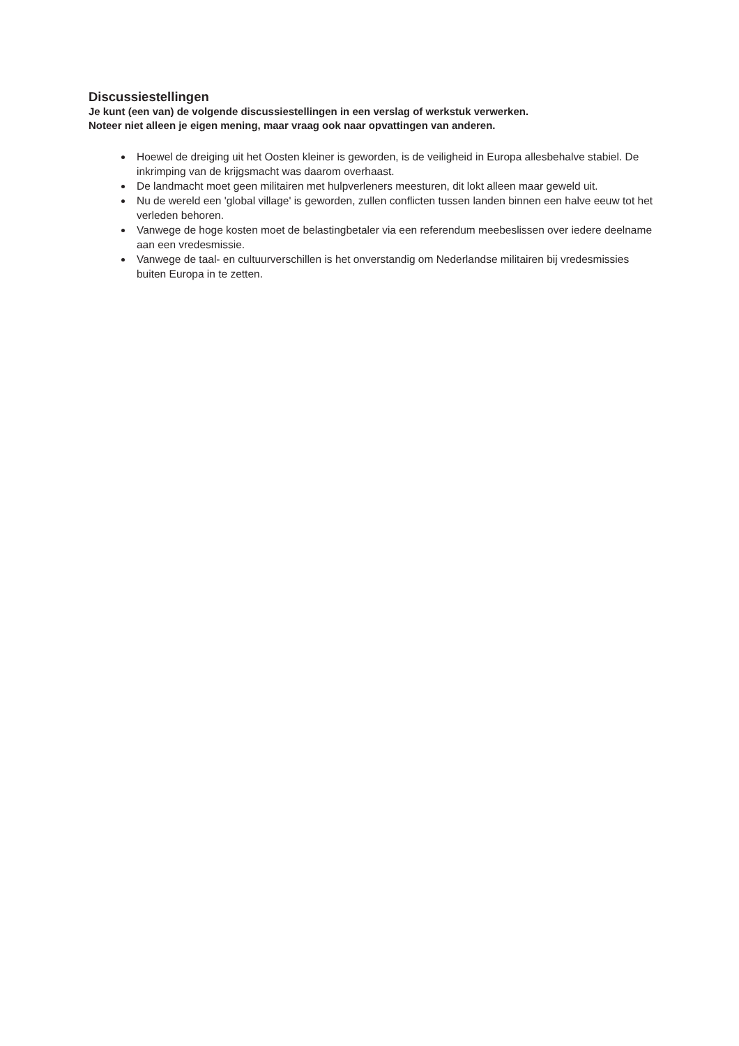Discussiestellingen
Je kunt (een van) de volgende discussiestellingen in een verslag of werkstuk verwerken.
Noteer niet alleen je eigen mening, maar vraag ook naar opvattingen van anderen.
Hoewel de dreiging uit het Oosten kleiner is geworden, is de veiligheid in Europa allesbehalve stabiel. De inkrimping van de krijgsmacht was daarom overhaast.
De landmacht moet geen militairen met hulpverleners meesturen, dit lokt alleen maar geweld uit.
Nu de wereld een 'global village' is geworden, zullen conflicten tussen landen binnen een halve eeuw tot het verleden behoren.
Vanwege de hoge kosten moet de belastingbetaler via een referendum meebeslissen over iedere deelname aan een vredesmissie.
Vanwege de taal- en cultuurverschillen is het onverstandig om Nederlandse militairen bij vredesmissies buiten Europa in te zetten.